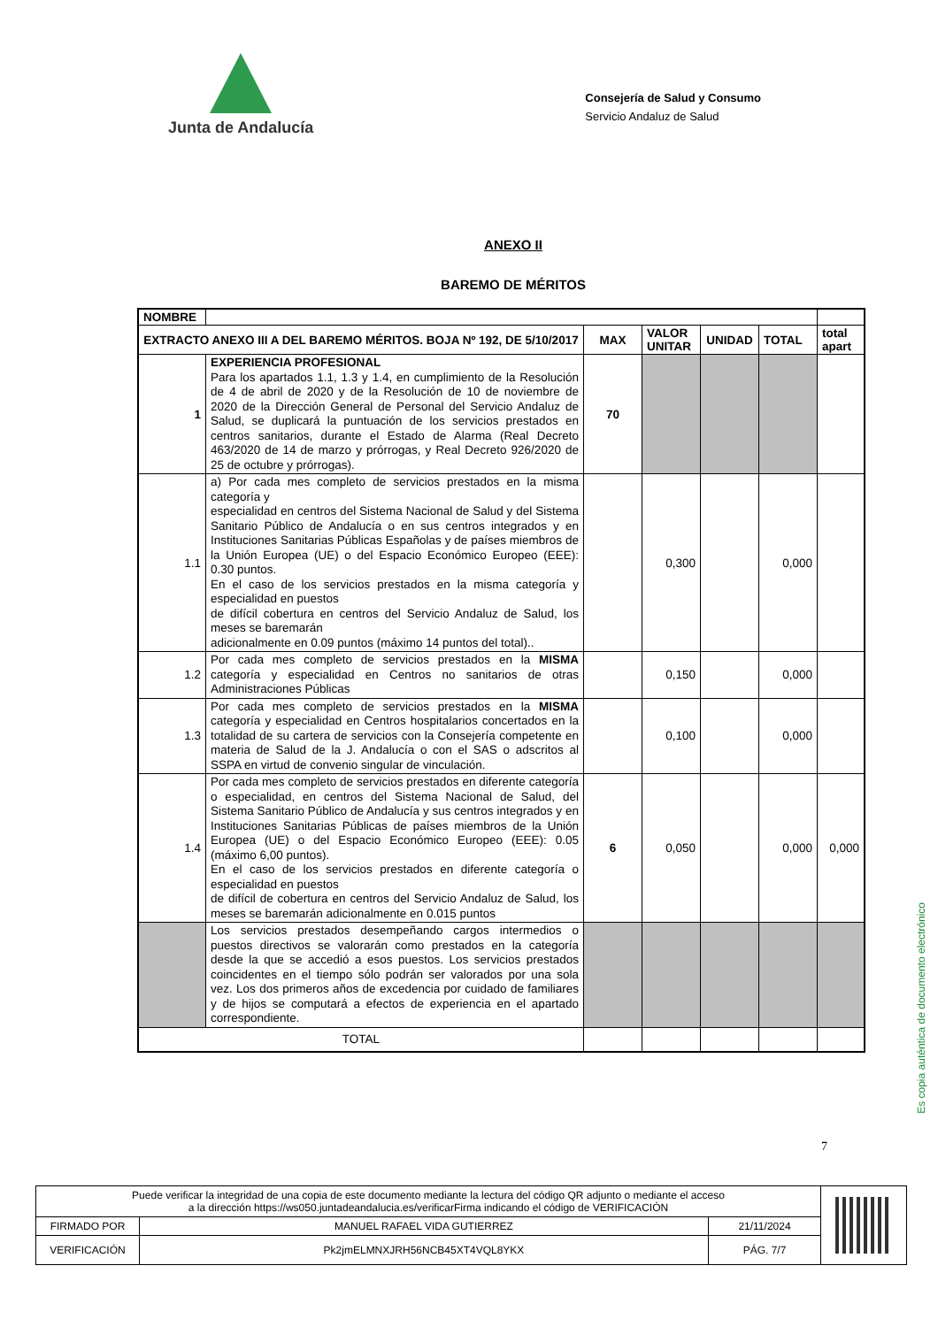Junta de Andalucía
Consejería de Salud y Consumo
Servicio Andaluz de Salud
ANEXO II
BAREMO DE MÉRITOS
| NOMBRE | | | | | | |
| EXTRACTO ANEXO III A DEL BAREMO MÉRITOS. BOJA Nº 192, DE 5/10/2017 | | MAX | VALOR UNITAR | UNIDAD | TOTAL | total apart |
| 1 | EXPERIENCIA PROFESIONAL Para los apartados 1.1, 1.3 y 1.4, en cumplimiento de la Resolución de 4 de abril de 2020 y de la Resolución de 10 de noviembre de 2020 de la Dirección General de Personal del Servicio Andaluz de Salud, se duplicará la puntuación de los servicios prestados en centros sanitarios, durante el Estado de Alarma (Real Decreto 463/2020 de 14 de marzo y prórrogas, y Real Decreto 926/2020 de 25 de octubre y prórrogas). | 70 | | | | |
| 1.1 | a) Por cada mes completo de servicios prestados en la misma categoría y especialidad en centros del Sistema Nacional de Salud y del Sistema Sanitario Público de Andalucía o en sus centros integrados y en Instituciones Sanitarias Públicas Españolas y de países miembros de la Unión Europea (UE) o del Espacio Económico Europeo (EEE): 0.30 puntos. En el caso de los servicios prestados en la misma categoría y especialidad en puestos de difícil cobertura en centros del Servicio Andaluz de Salud, los meses se baremarán adicionalmente en 0.09 puntos (máximo 14 puntos del total).. | | 0,300 | | 0,000 | |
| 1.2 | Por cada mes completo de servicios prestados en la MISMA categoría y especialidad en Centros no sanitarios de otras Administraciones Públicas | | 0,150 | | 0,000 | |
| 1.3 | Por cada mes completo de servicios prestados en la MISMA categoría y especialidad en Centros hospitalarios concertados en la totalidad de su cartera de servicios con la Consejería competente en materia de Salud de la J. Andalucía o con el SAS o adscritos al SSPA en virtud de convenio singular de vinculación. | | 0,100 | | 0,000 | |
| 1.4 | Por cada mes completo de servicios prestados en diferente categoría o especialidad, en centros del Sistema Nacional de Salud, del Sistema Sanitario Público de Andalucía y sus centros integrados y en Instituciones Sanitarias Públicas de países miembros de la Unión Europea (UE) o del Espacio Económico Europeo (EEE): 0.05 (máximo 6,00 puntos). En el caso de los servicios prestados en diferente categoría o especialidad en puestos de difícil de cobertura en centros del Servicio Andaluz de Salud, los meses se baremarán adicionalmente en 0.015 puntos | 6 | 0,050 | | 0,000 | 0,000 |
| | Los servicios prestados desempeñando cargos intermedios o puestos directivos se valorarán como prestados en la categoría desde la que se accedió a esos puestos. Los servicios prestados coincidentes en el tiempo sólo podrán ser valorados por una sola vez. Los dos primeros años de excedencia por cuidado de familiares y de hijos se computará a efectos de experiencia en el apartado correspondiente. | | | | | |
| TOTAL | | | | | | |
7
Es copia auténtica de documento electrónico
| Puede verificar la integridad de una copia de este documento mediante la lectura del código QR adjunto o mediante el acceso a la dirección https://ws050.juntadeandalucia.es/verificarFirma indicando el código de VERIFICACIÓN | | | |
| FIRMADO POR | MANUEL RAFAEL VIDA GUTIERREZ | 21/11/2024 | |
| VERIFICACIÓN | Pk2jmELMNXJRH56NCB45XT4VQL8YKX | PÁG. 7/7 | |